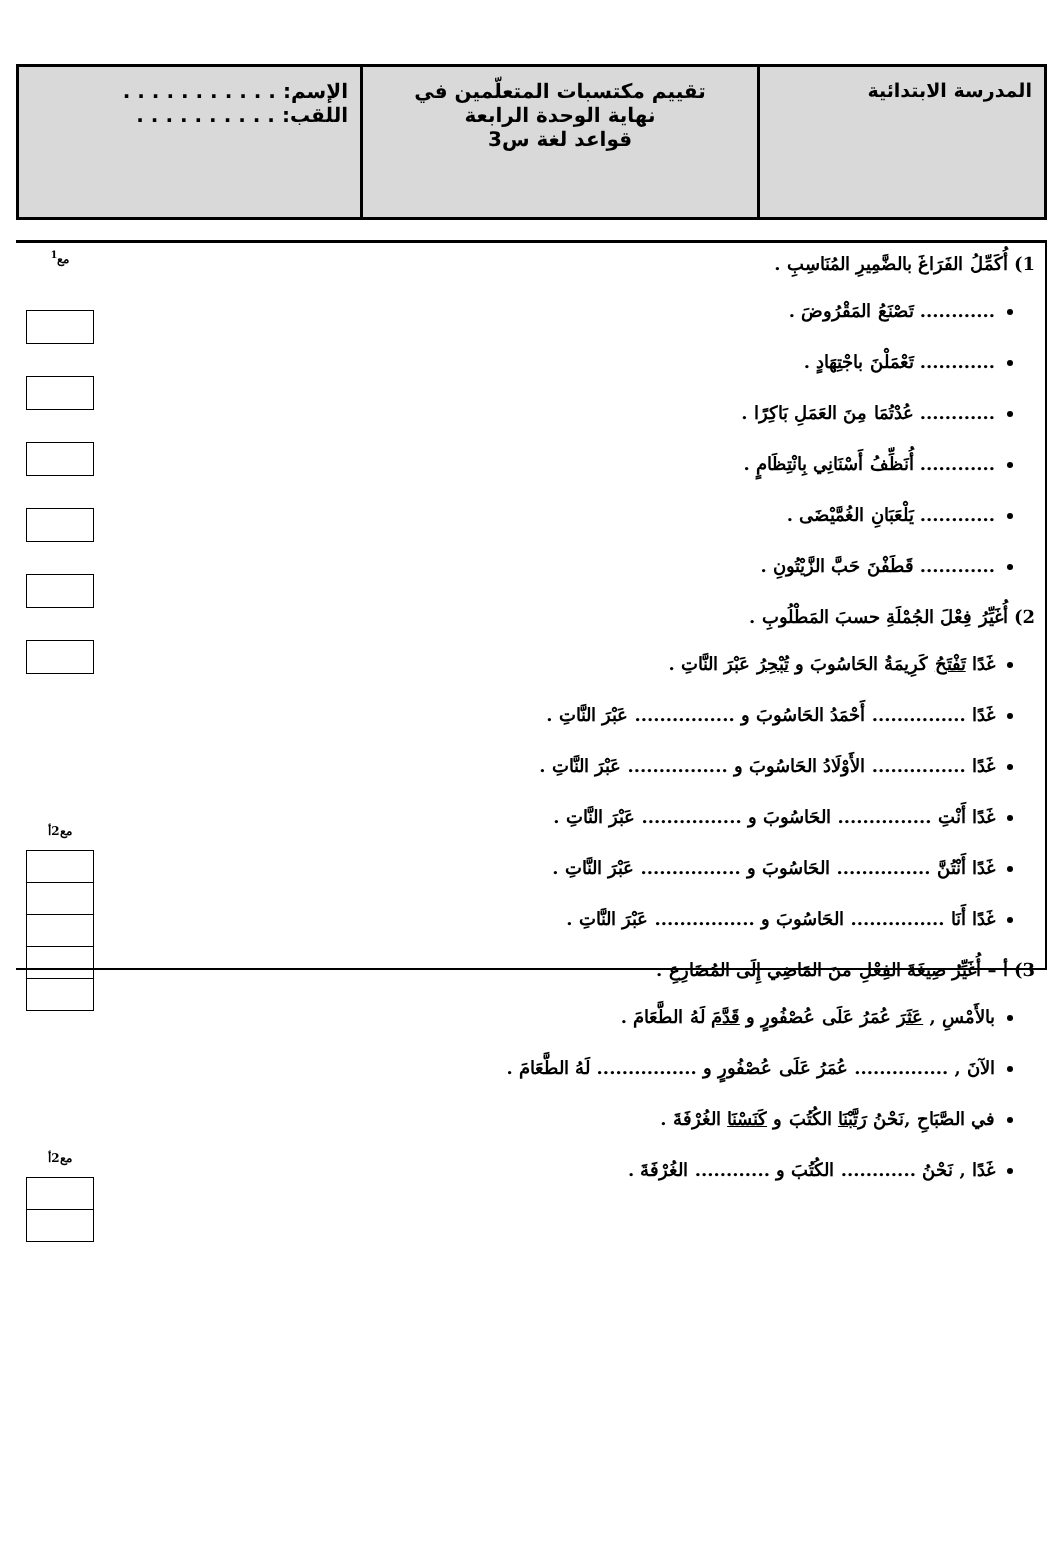| المدرسة الابتدائية | تقييم مكتسبات المتعلّمين في نهاية الوحدة الرابعة قواعد لغة س3 | الإسم: . . . . . . . . . . . اللقب: . . . . . . . . . . |
1) أُكَمِّلُ الفَرَاغَ بالضَّمِيرِ المُنَاسِبِ .
............ تَصْنَعُ المَقْرُوضَ .
............ تَعْمَلْنَ باجْتِهَادٍ .
............ عُدْتُمَا مِنَ العَمَلِ بَاكِرًا .
............ أُنَظِّفُ أَسْنَانِي بِانْتِظَامٍ .
............ يَلْعَبَانِ الغُمَّيْضَى .
............ قَطَفْنَ حَبَّ الزَّيْتُونِ .
2) أُغَيِّرُ فِعْلَ الجُمْلَةِ حسبَ المَطْلُوبِ .
غَدًا تَفْتَحُ كَرِيمَةُ الحَاسُوبَ و تُبْحِرُ عَبْرَ النَّاتِ .
غَدًا ............... أَحْمَدُ الحَاسُوبَ و ................ عَبْرَ النَّاتِ .
غَدًا ............... الأَوْلَادُ الحَاسُوبَ و ................ عَبْرَ النَّاتِ .
غَدًا أَنْتِ ............... الحَاسُوبَ و ................ عَبْرَ النَّاتِ .
غَدًا أَنْتُنَّ ............... الحَاسُوبَ و ................ عَبْرَ النَّاتِ .
غَدًا أَنَا ............... الحَاسُوبَ و ................ عَبْرَ النَّاتِ .
3) أ – أُغَيِّرُ صِيغَةَ الفِعْلِ منَ المَاضِي إِلَى المُضَارِعِ .
بالأَمْسِ , عَثَرَ عُمَرُ عَلَى عُصْفُورٍ و قَدَّمَ لَهُ الطَّعَامَ .
الآنَ , ............... عُمَرُ عَلَى عُصْفُورٍ و ................ لَهُ الطَّعَامَ .
في الصَّبَاحِ ,نَحْنُ رَتَّبْنَا الكُتُبَ و كَنَسْنَا الغُرْفَةَ .
غَدًا , نَحْنُ ............ الكُتُبَ و ............ الغُرْفَةَ .
مع<sup>1</sup>
مع2أ
مع2أ